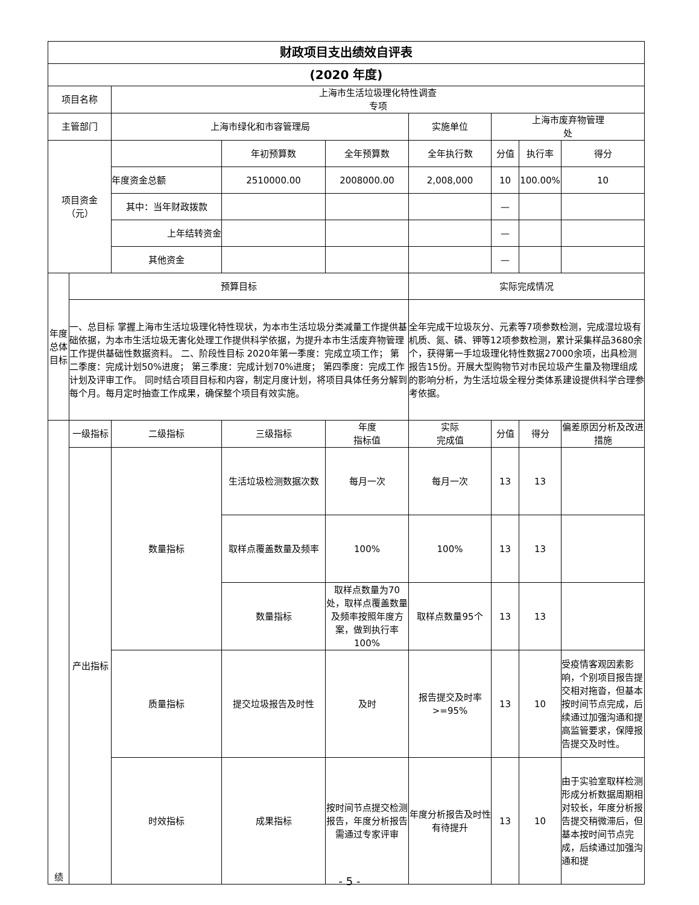| 财政项目支出绩效自评表 | | | | | | | | |
| (2020 年度) | | | | | | | | |
| 项目名称 | | 上海市生活垃圾理化特性调查 专项 | | | | | | |
| 主管部门 | | 上海市绿化和市容管理局 | | | 实施单位 | 上海市废弃物管理 处 | | |
| 项目资金 （元） | | | 年初预算数 | 全年预算数 | 全年执行数 | 分值 | 执行率 | 得分 |
| | | 年度资金总额 | 2510000.00 | 2008000.00 | 2,008,000 | 10 | 100.00% | 10 |
| | | 其中：当年财政拨款 | | | | — | | |
| | | 上年结转资金 | | | | — | | |
| | | 其他资金 | | | | — | | |
| 年度总体目标 | 预算目标 | | | | 实际完成情况 | | | |
| | 一、总目标 掌握上海市生活垃圾理化特性现状，为本市生活垃圾分类减量工作提供基础依据，为本市生活垃圾无害化处理工作提供科学依据，为提升本市生活废弃物管理工作提供基础性数据资料。 二、阶段性目标 2020年第一季度：完成立项工作； 第二季度：完成计划50%进度； 第三季度：完成计划70%进度； 第四季度：完成工作计划及评审工作。 同时结合项目目标和内容，制定月度计划，将项目具体任务分解到每个月。每月定时抽查工作成果，确保整个项目有效实施。 | | | | 全年完成干垃圾灰分、元素等7项参数检测，完成湿垃圾有机质、氮、磷、钾等12项参数检测，累计采集样品3680余个，获得第一手垃圾理化特性数据27000余项，出具检测报告15份。开展大型购物节对市民垃圾产生量及物理组成的影响分析，为生活垃圾全程分类体系建设提供科学合理参考依据。 | | | |
| 绩 | 一级指标 | 二级指标 | 三级指标 | 年度 指标值 | 实际 完成值 | 分值 | 得分 | 偏差原因分析及改进措施 |
| | 产出指标 | 数量指标 | 生活垃圾检测数据次数 | 每月一次 | 每月一次 | 13 | 13 | |
| | | | 取样点覆盖数量及频率 | 100% | 100% | 13 | 13 | |
| | | | 数量指标 | 取样点数量为70处，取样点覆盖数量及频率按照年度方案，做到执行率100% | 取样点数量95个 | 13 | 13 | |
| | | 质量指标 | 提交垃圾报告及时性 | 及时 | 报告提交及时率>=95% | 13 | 10 | 受疫情客观因素影响，个别项目报告提交相对拖沓，但基本按时间节点完成，后续通过加强沟通和提高监管要求，保障报告提交及时性。 |
| | | 时效指标 | 成果指标 | 按时间节点提交检测报告，年度分析报告需通过专家评审 | 年度分析报告及时性有待提升 | 13 | 10 | 由于实验室取样检测形成分析数据周期相对较长，年度分析报告提交稍微滞后，但基本按时间节点完成，后续通过加强沟通和提 |
- 5 -